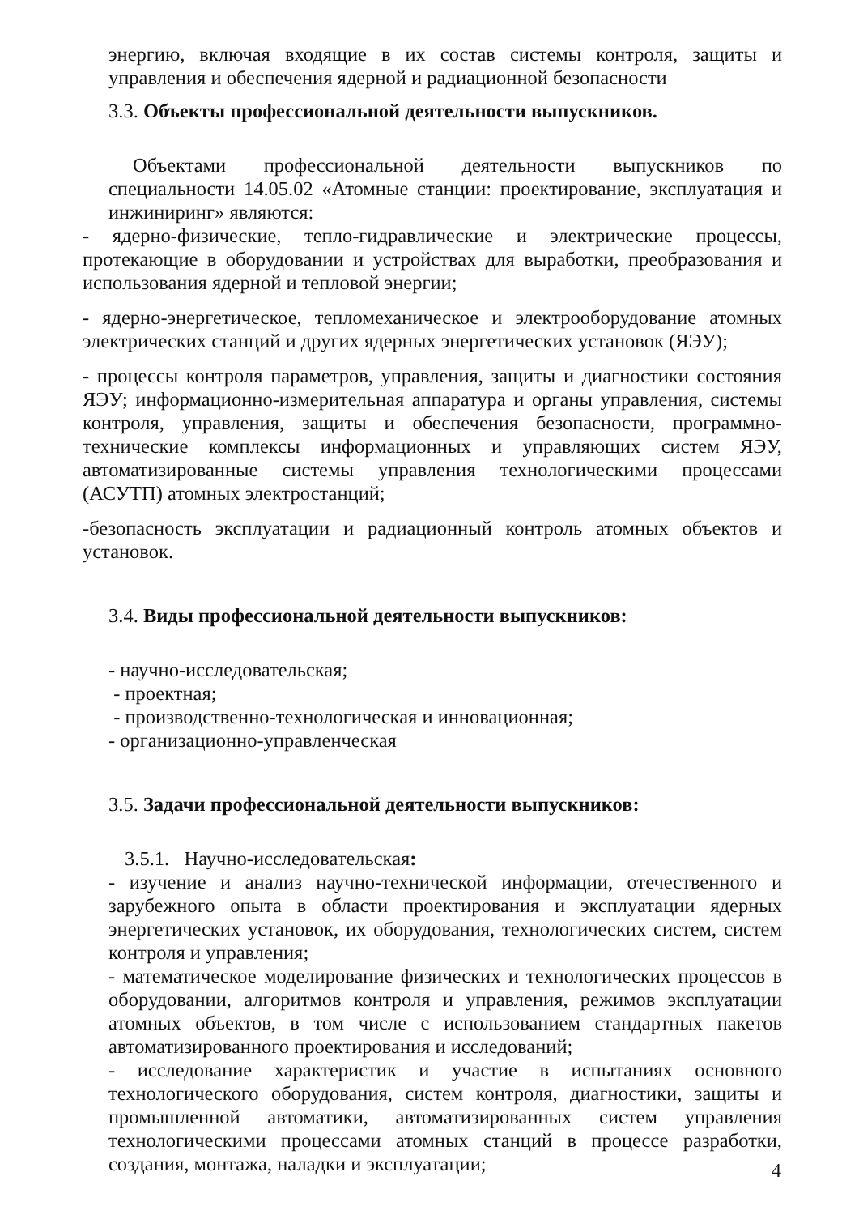энергию, включая входящие в их состав системы контроля, защиты и управления и обеспечения ядерной и радиационной безопасности
3.3. Объекты профессиональной деятельности выпускников.
Объектами профессиональной деятельности выпускников по специальности 14.05.02 «Атомные станции: проектирование, эксплуатация и инжиниринг» являются:
- ядерно-физические, тепло-гидравлические и электрические процессы, протекающие в оборудовании и устройствах для выработки, преобразования и использования ядерной и тепловой энергии;
- ядерно-энергетическое, тепломеханическое и электрооборудование атомных электрических станций и других ядерных энергетических установок (ЯЭУ);
- процессы контроля параметров, управления, защиты и диагностики состояния ЯЭУ; информационно-измерительная аппаратура и органы управления, системы контроля, управления, защиты и обеспечения безопасности, программно-технические комплексы информационных и управляющих систем ЯЭУ, автоматизированные системы управления технологическими процессами (АСУТП) атомных электростанций;
-безопасность эксплуатации и радиационный контроль атомных объектов и установок.
3.4. Виды профессиональной деятельности выпускников:
- научно-исследовательская;
- проектная;
- производственно-технологическая и инновационная;
- организационно-управленческая
3.5. Задачи профессиональной деятельности выпускников:
3.5.1. Научно-исследовательская:
- изучение и анализ научно-технической информации, отечественного и зарубежного опыта в области проектирования и эксплуатации ядерных энергетических установок, их оборудования, технологических систем, систем контроля и управления;
- математическое моделирование физических и технологических процессов в оборудовании, алгоритмов контроля и управления, режимов эксплуатации атомных объектов, в том числе с использованием стандартных пакетов автоматизированного проектирования и исследований;
- исследование характеристик и участие в испытаниях основного технологического оборудования, систем контроля, диагностики, защиты и промышленной автоматики, автоматизированных систем управления технологическими процессами атомных станций в процессе разработки, создания, монтажа, наладки и эксплуатации;
4